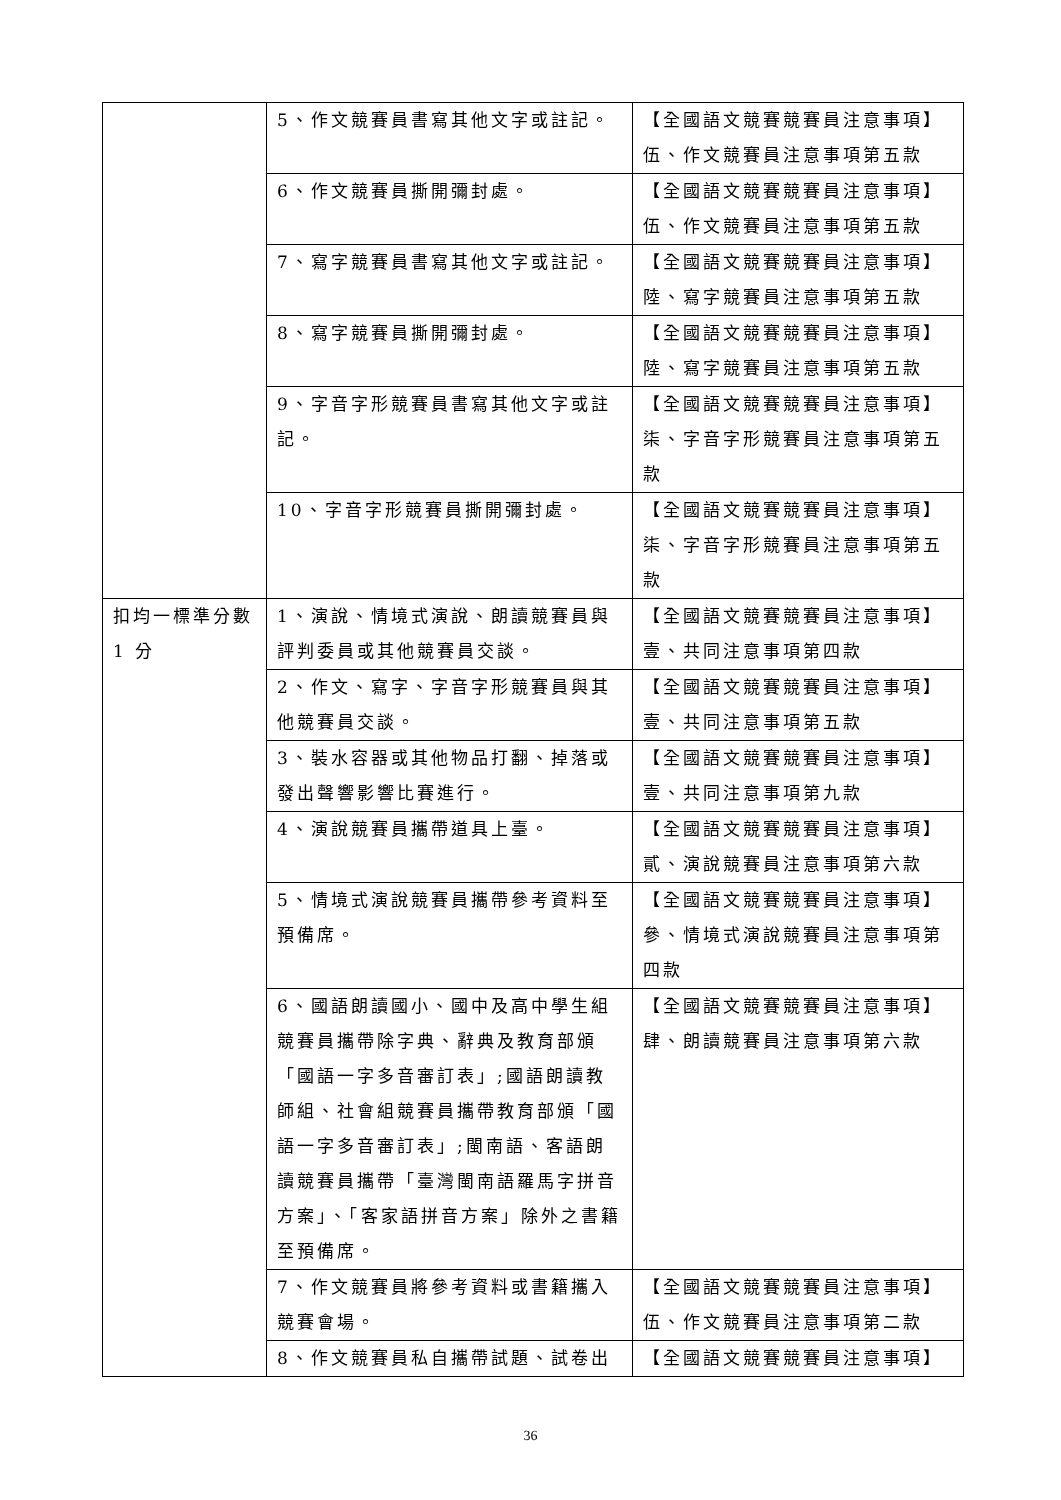| | 5、作文競賽員書寫其他文字或註記。 | 【全國語文競賽競賽員注意事項】伍、作文競賽員注意事項第五款 |
| | 6、作文競賽員撕開彌封處。 | 【全國語文競賽競賽員注意事項】伍、作文競賽員注意事項第五款 |
| | 7、寫字競賽員書寫其他文字或註記。 | 【全國語文競賽競賽員注意事項】陸、寫字競賽員注意事項第五款 |
| | 8、寫字競賽員撕開彌封處。 | 【全國語文競賽競賽員注意事項】陸、寫字競賽員注意事項第五款 |
| | 9、字音字形競賽員書寫其他文字或註記。 | 【全國語文競賽競賽員注意事項】柒、字音字形競賽員注意事項第五款 |
| | 10、字音字形競賽員撕開彌封處。 | 【全國語文競賽競賽員注意事項】柒、字音字形競賽員注意事項第五款 |
| 扣均一標準分數 1 分 | 1、演說、情境式演說、朗讀競賽員與評判委員或其他競賽員交談。 | 【全國語文競賽競賽員注意事項】壹、共同注意事項第四款 |
| | 2、作文、寫字、字音字形競賽員與其他競賽員交談。 | 【全國語文競賽競賽員注意事項】壹、共同注意事項第五款 |
| | 3、裝水容器或其他物品打翻、掉落或發出聲響影響比賽進行。 | 【全國語文競賽競賽員注意事項】壹、共同注意事項第九款 |
| | 4、演說競賽員攜帶道具上臺。 | 【全國語文競賽競賽員注意事項】貳、演說競賽員注意事項第六款 |
| | 5、情境式演說競賽員攜帶參考資料至預備席。 | 【全國語文競賽競賽員注意事項】參、情境式演說競賽員注意事項第四款 |
| | 6、國語朗讀國小、國中及高中學生組競賽員攜帶除字典、辭典及教育部頒「國語一字多音審訂表」;國語朗讀教師組、社會組競賽員攜帶教育部頒「國語一字多音審訂表」;閩南語、客語朗讀競賽員攜帶「臺灣閩南語羅馬字拼音方案」、「客家語拼音方案」除外之書籍至預備席。 | 【全國語文競賽競賽員注意事項】肆、朗讀競賽員注意事項第六款 |
| | 7、作文競賽員將參考資料或書籍攜入競賽會場。 | 【全國語文競賽競賽員注意事項】伍、作文競賽員注意事項第二款 |
| | 8、作文競賽員私自攜帶試題、試卷出 | 【全國語文競賽競賽員注意事項】 |
36